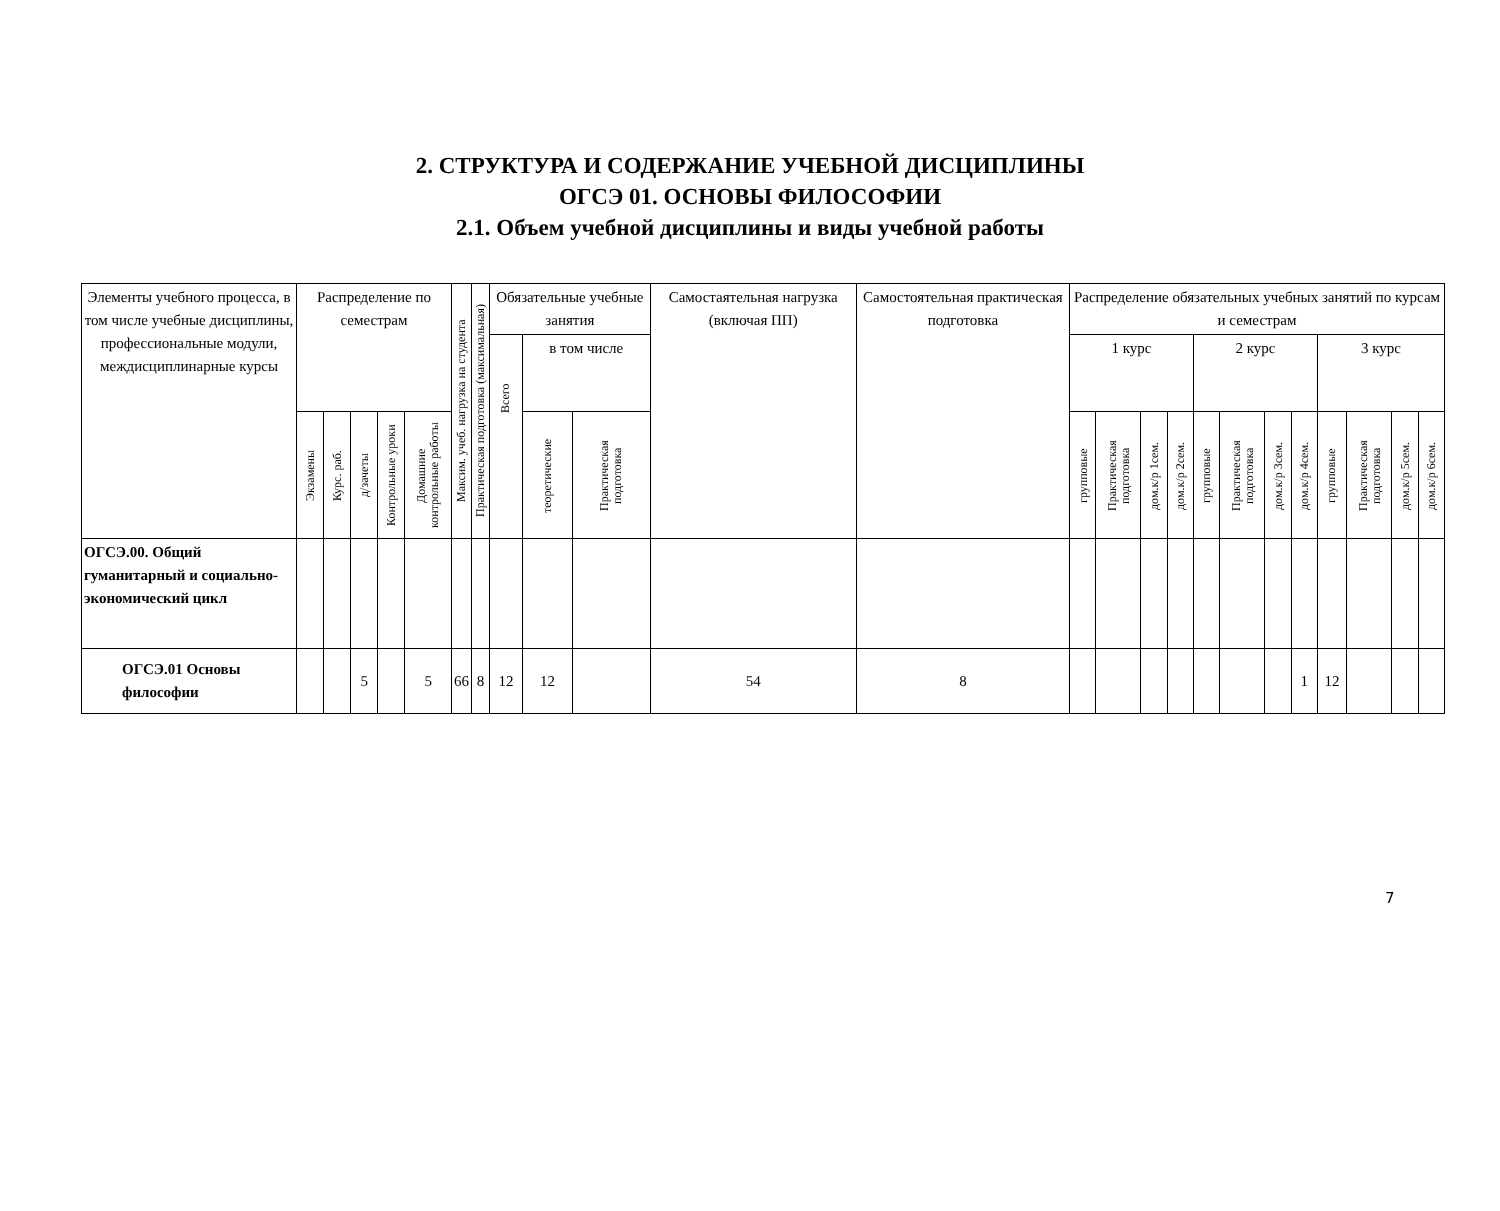2. СТРУКТУРА И СОДЕРЖАНИЕ УЧЕБНОЙ ДИСЦИПЛИНЫ
ОГСЭ 01. ОСНОВЫ ФИЛОСОФИИ
2.1. Объем учебной дисциплины и виды учебной работы
| Элементы учебного процесса, в том числе учебные дисциплины, профессиональные модули, междисциплинарные курсы | Распределение по семестрам | | | | | Максим. учеб. нагрузка на студента | Практическая подготовка (максимальная) | Обязательные учебные занятия | | | Самостаятельная нагрузка (включая ПП) | Самостоятельная практическая подготовка | Распределение обязательных учебных занятий по курсам и семестрам | | | | | | | | | | | |
| --- | --- | --- | --- | --- | --- | --- | --- | --- | --- | --- | --- | --- | --- | --- | --- | --- | --- | --- | --- | --- | --- | --- | --- | --- |
| | | | | | | | | Всего | в том числе | | | | 1 курс | | | | 2 курс | | | | 3 курс | | | |
| | Экзамены | Курс. раб. | д/зачеты | Контрольные уроки | Домашние контрольные работы | | | | теоретические | Практическая подготовка | | | групповые | Практическая подготовка | дом.к/р 1сем. | дом.к/р 2сем. | групповые | Практическая подготовка | дом.к/р 3сем. | дом.к/р 4сем. | групповые | Практическая подготовка | дом.к/р 5сем. | дом.к/р 6сем. |
| ОГСЭ.00. Общий гуманитарный и социально-экономический цикл | | | | | | | | | | | | | | | | | | | | | | | | |
| ОГСЭ.01 Основы философии | | | 5 | | 5 | 66 | 8 | 12 | 12 | | 54 | 8 | | | | | | | | 1 | 12 | | | |
7